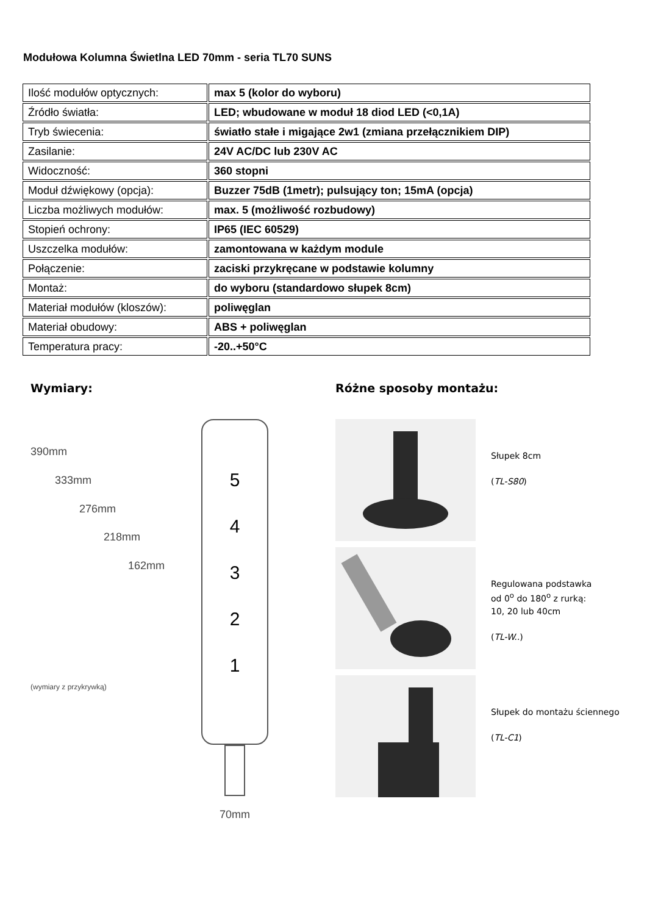Modułowa Kolumna Świetlna LED 70mm - seria TL70 SUNS
| Ilość modułów optycznych: | max 5 (kolor do wyboru) |
| Źródło światła: | LED; wbudowane w moduł 18 diod LED (<0,1A) |
| Tryb świecenia: | światło stałe i migające 2w1 (zmiana przełącznikiem DIP) |
| Zasilanie: | 24V AC/DC lub 230V AC |
| Widoczność: | 360 stopni |
| Moduł dźwiękowy (opcja): | Buzzer 75dB (1metr); pulsujący ton; 15mA (opcja) |
| Liczba możliwych modułów: | max. 5 (możliwość rozbudowy) |
| Stopień ochrony: | IP65 (IEC 60529) |
| Uszczelka modułów: | zamontowana w każdym module |
| Połączenie: | zaciski przykręcane w podstawie kolumny |
| Montaż: | do wyboru (standardowo słupek 8cm) |
| Materiał modułów (kloszów): | poliwęglan |
| Materiał obudowy: | ABS + poliwęglan |
| Temperatura pracy: | -20..+50°C |
Wymiary:
390mm
333mm
276mm
218mm
162mm
(wymiary z przykrywką)
5
4
3
2
1
70mm
Różne sposoby montażu:
Słupek 8cm
(TL-S80)
Regulowana podstawka
od 0<sup>o</sup> do 180<sup>o</sup> z rurką:
10, 20 lub 40cm
(TL-W..)
Słupek do montażu ściennego
(TL-C1)